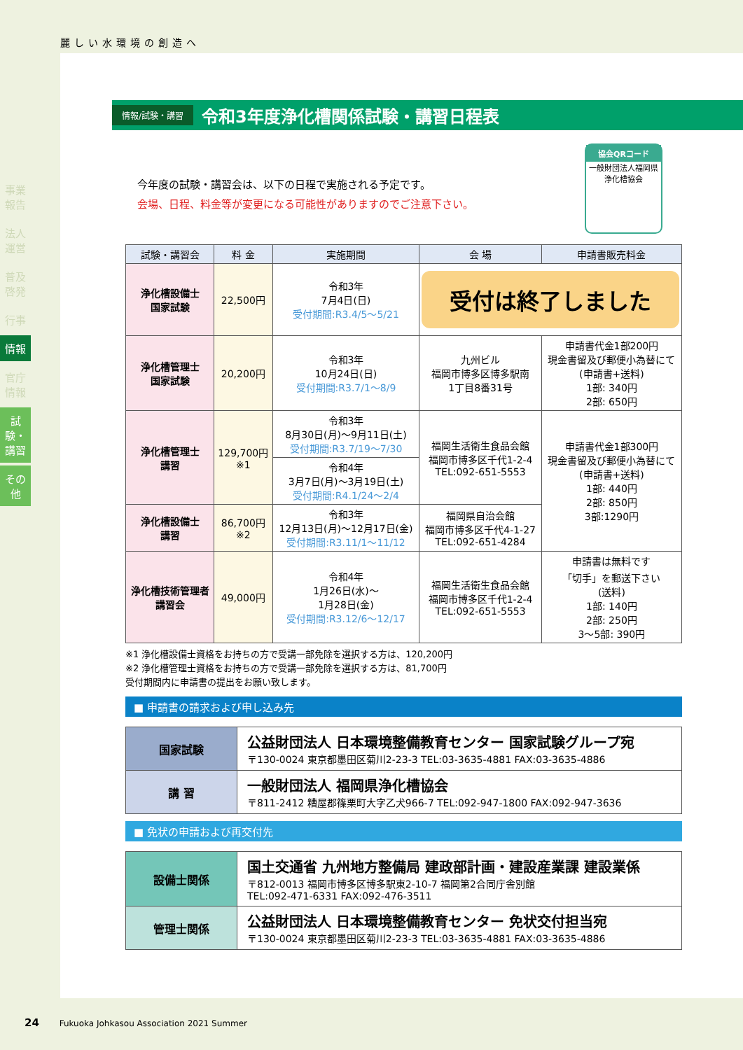麗しい水環境の創造へ
事業報告
法人運営
普及啓発
行事
情報
官庁情報
試験・講習
その他
情報/試験・講習
令和3年度浄化槽関係試験・講習日程表
協会QRコード
一般財団法人福岡県浄化槽協会
今年度の試験・講習会は、以下の日程で実施される予定です。
会場、日程、料金等が変更になる可能性がありますのでご注意下さい。
| 試験・講習会 | 料 金 | 実施期間 | 会 場 | 申請書販売料金 |
| --- | --- | --- | --- | --- |
| 浄化槽設備士 国家試験 | 22,500円 | 令和3年 7月4日(日) 受付期間:R3.4/5～5/21 | 受付は終了しました | |
| 浄化槽管理士 国家試験 | 20,200円 | 令和3年 10月24日(日) 受付期間:R3.7/1～8/9 | 九州ビル 福岡市博多区博多駅南 1丁目8番31号 | 申請書代金1部200円 現金書留及び郵便小為替にて (申請書+送料) 1部: 340円 2部: 650円 |
| 浄化槽管理士 講習 | 129,700円 ※1 | 令和3年 8月30日(月)～9月11日(土) 受付期間:R3.7/19～7/30 | 福岡生活衛生食品会館 福岡市博多区千代1-2-4 TEL:092-651-5553 | 申請書代金1部300円 現金書留及び郵便小為替にて (申請書+送料) 1部: 440円 2部: 850円 3部:1290円 |
| | | 令和4年 3月7日(月)～3月19日(土) 受付期間:R4.1/24～2/4 | | |
| 浄化槽設備士 講習 | 86,700円 ※2 | 令和3年 12月13日(月)～12月17日(金) 受付期間:R3.11/1～11/12 | 福岡県自治会館 福岡市博多区千代4-1-27 TEL:092-651-4284 | |
| 浄化槽技術管理者 講習会 | 49,000円 | 令和4年 1月26日(水)～ 1月28日(金) 受付期間:R3.12/6～12/17 | 福岡生活衛生食品会館 福岡市博多区千代1-2-4 TEL:092-651-5553 | 申請書は無料です 「切手」を郵送下さい (送料) 1部: 140円 2部: 250円 3～5部: 390円 |
※1 浄化槽設備士資格をお持ちの方で受講一部免除を選択する方は、120,200円
※2 浄化槽管理士資格をお持ちの方で受講一部免除を選択する方は、81,700円
受付期間内に申請書の提出をお願い致します。
■ 申請書の請求および申し込み先
| 国家試験 | 公益財団法人 日本環境整備教育センター 国家試験グループ宛 〒130-0024 東京都墨田区菊川2-23-3 TEL:03-3635-4881 FAX:03-3635-4886 |
| 講 習 | 一般財団法人 福岡県浄化槽協会 〒811-2412 糟屋郡篠栗町大字乙犬966-7 TEL:092-947-1800 FAX:092-947-3636 |
■ 免状の申請および再交付先
| 設備士関係 | 国土交通省 九州地方整備局 建政部計画・建設産業課 建設業係 〒812-0013 福岡市博多区博多駅東2-10-7 福岡第2合同庁舎別館 TEL:092-471-6331 FAX:092-476-3511 |
| 管理士関係 | 公益財団法人 日本環境整備教育センター 免状交付担当宛 〒130-0024 東京都墨田区菊川2-23-3 TEL:03-3635-4881 FAX:03-3635-4886 |
24 Fukuoka Johkasou Association 2021 Summer